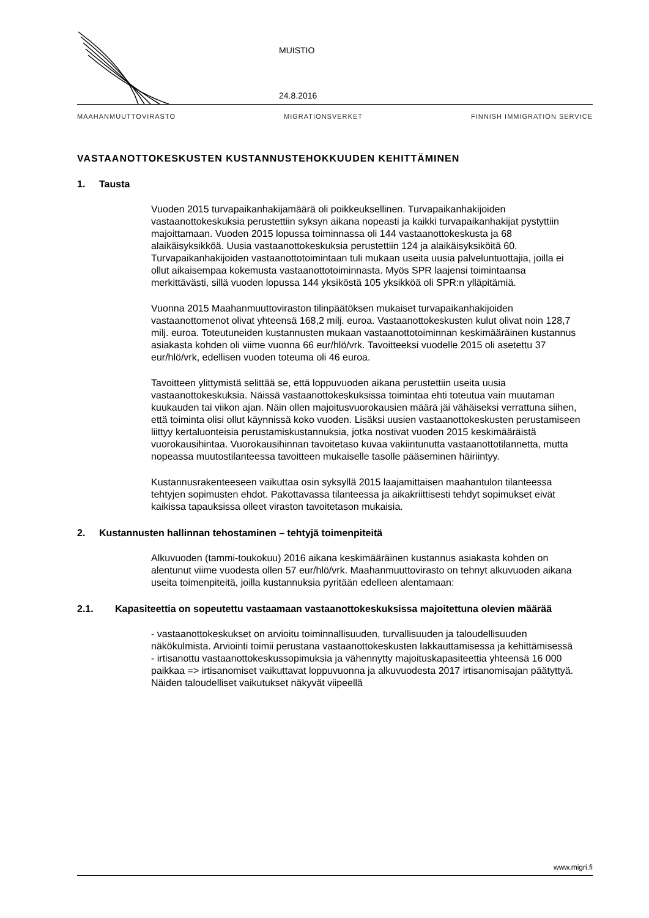MUISTIO
24.8.2016
MAAHANMUUTTOVIRASTO MIGRATIONSVERKET FINNISH IMMIGRATION SERVICE
VASTAANOTTOKESKUSTEN KUSTANNUSTEHOKKUUDEN KEHITTÄMINEN
1. Tausta
Vuoden 2015 turvapaikanhakijamäärä oli poikkeuksellinen. Turvapaikanhakijoiden vastaanottokeskuksia perustettiin syksyn aikana nopeasti ja kaikki turvapaikanhakijat pystyttiin majoittamaan. Vuoden 2015 lopussa toiminnassa oli 144 vastaanottokeskusta ja 68 alaikäisyksikköä. Uusia vastaanottokeskuksia perustettiin 124 ja alaikäisyksiköitä 60. Turvapaikanhakijoiden vastaanottotoimintaan tuli mukaan useita uusia palveluntuottajia, joilla ei ollut aikaisempaa kokemusta vastaanottotoiminnasta. Myös SPR laajensi toimintaansa merkittävästi, sillä vuoden lopussa 144 yksiköstä 105 yksikköä oli SPR:n ylläpitämiä.
Vuonna 2015 Maahanmuuttoviraston tilinpäätöksen mukaiset turvapaikanhakijoiden vastaanottomenot olivat yhteensä 168,2 milj. euroa. Vastaanottokeskusten kulut olivat noin 128,7 milj. euroa. Toteutuneiden kustannusten mukaan vastaanottotoiminnan keskimääräinen kustannus asiakasta kohden oli viime vuonna 66 eur/hlö/vrk. Tavoitteeksi vuodelle 2015 oli asetettu 37 eur/hlö/vrk, edellisen vuoden toteuma oli 46 euroa.
Tavoitteen ylittymistä selittää se, että loppuvuoden aikana perustettiin useita uusia vastaanottokeskuksia. Näissä vastaanottokeskuksissa toimintaa ehti toteutua vain muutaman kuukauden tai viikon ajan. Näin ollen majoitusvuorokausien määrä jäi vähäiseksi verrattuna siihen, että toiminta olisi ollut käynnissä koko vuoden. Lisäksi uusien vastaanottokeskusten perustamiseen liittyy kertaluonteisia perustamiskustannuksia, jotka nostivat vuoden 2015 keskimääräistä vuorokausihintaa. Vuorokausihinnan tavoitetaso kuvaa vakiintunutta vastaanottotilannetta, mutta nopeassa muutostilanteessa tavoitteen mukaiselle tasolle pääseminen häiriintyy.
Kustannusrakenteeseen vaikuttaa osin syksyllä 2015 laajamittaisen maahantulon tilanteessa tehtyjen sopimusten ehdot. Pakottavassa tilanteessa ja aikakriittisesti tehdyt sopimukset eivät kaikissa tapauksissa olleet viraston tavoitetason mukaisia.
2. Kustannusten hallinnan tehostaminen – tehtyjä toimenpiteitä
Alkuvuoden (tammi-toukokuu) 2016 aikana keskimääräinen kustannus asiakasta kohden on alentunut viime vuodesta ollen 57 eur/hlö/vrk. Maahanmuuttovirasto on tehnyt alkuvuoden aikana useita toimenpiteitä, joilla kustannuksia pyritään edelleen alentamaan:
2.1. Kapasiteettia on sopeutettu vastaamaan vastaanottokeskuksissa majoitettuna olevien määrää
- vastaanottokeskukset on arvioitu toiminnallisuuden, turvallisuuden ja taloudellisuuden näkökulmista. Arviointi toimii perustana vastaanottokeskusten lakkauttamisessa ja kehittämisessä
- irtisanottu vastaanottokeskussopimuksia ja vähennytty majoituskapasiteettia yhteensä 16 000 paikkaa => irtisanomiset vaikuttavat loppuvuonna ja alkuvuodesta 2017 irtisanomisajan päätyttyä. Näiden taloudelliset vaikutukset näkyvät viipeellä
www.migri.fi